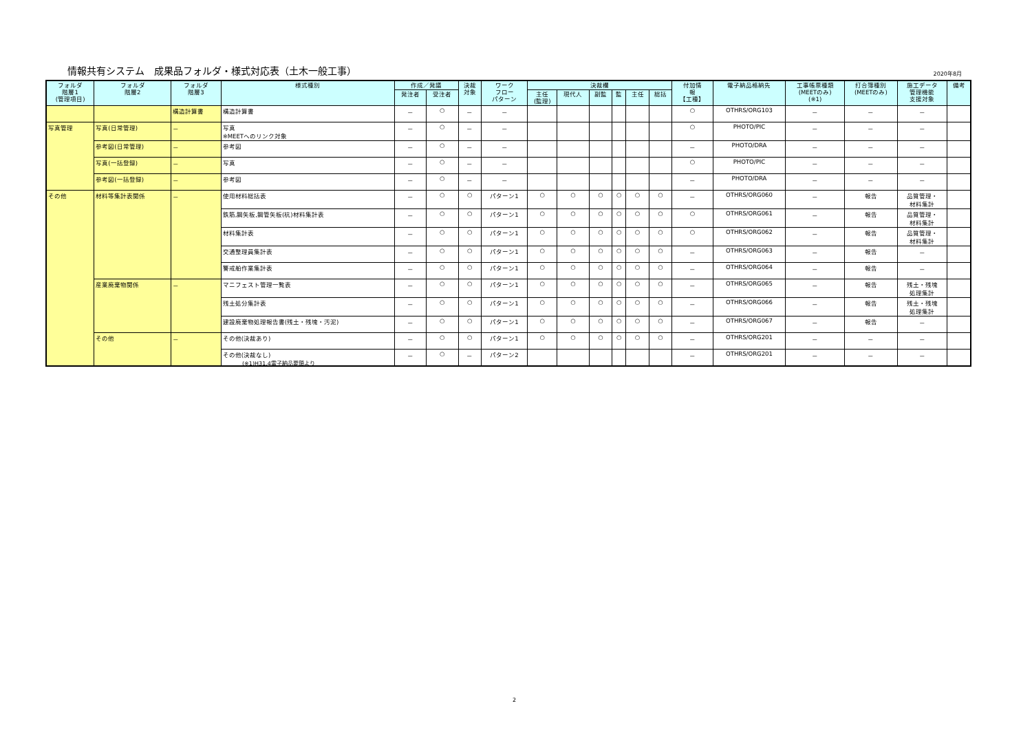情報共有システム　成果品フォルダ・様式対応表（土木一般工事） 2020年8月
| フォルダ 階層1 (管理項目) | フォルダ 階層2 | フォルダ 階層3 | 様式種別 | 作成／発議 | | 決裁 対象 | ワーク フロー パターン | 決裁欄 | | | | | | 付加情 報 【工種】 | 電子納品格納先 | 工事帳票種類 (MEETのみ) (※1) | 打合簿種別 (MEETのみ) | 施工データ 管理機能 支援対象 | 備考 |
| --- | --- | --- | --- | --- | --- | --- | --- | --- | --- | --- | --- | --- | --- | --- | --- | --- | --- | --- | --- |
| | | | | 発注者 | 受注者 | | | 主任 (監理) | 現代人 | 副監 | 監 | 主任 | 総括 | | | | | | |
| | | 構造計算書 | 構造計算書 | － | ○ | － | － | | | | | | | ○ | OTHRS/ORG103 | － | － | － | |
| 写真管理 | 写真(日常管理) | － | 写真 ※MEETへのリンク対象 | － | ○ | － | － | | | | | | | ○ | PHOTO/PIC | － | － | － | |
| | 参考図(日常管理) | － | 参考図 | － | ○ | － | － | | | | | | | － | PHOTO/DRA | － | － | － | |
| | 写真(一括登録) | － | 写真 | － | ○ | － | － | | | | | | | ○ | PHOTO/PIC | － | － | － | |
| | 参考図(一括登録) | － | 参考図 | － | ○ | － | － | | | | | | | － | PHOTO/DRA | － | － | － | |
| その他 | 材料等集計表関係 | － | 使用材料総括表 | － | ○ | ○ | パターン1 | ○ | ○ | ○ | ○ | ○ | ○ | － | OTHRS/ORG060 | － | 報告 | 品質管理・ 材料集計 | |
| | | | 鉄筋,鋼矢板,鋼管矢板(杭)材料集計表 | － | ○ | ○ | パターン1 | ○ | ○ | ○ | ○ | ○ | ○ | ○ | OTHRS/ORG061 | － | 報告 | 品質管理・ 材料集計 | |
| | | | 材料集計表 | － | ○ | ○ | パターン1 | ○ | ○ | ○ | ○ | ○ | ○ | ○ | OTHRS/ORG062 | － | 報告 | 品質管理・ 材料集計 | |
| | | | 交通整理員集計表 | － | ○ | ○ | パターン1 | ○ | ○ | ○ | ○ | ○ | ○ | － | OTHRS/ORG063 | － | 報告 | － | |
| | | | 警戒船作業集計表 | － | ○ | ○ | パターン1 | ○ | ○ | ○ | ○ | ○ | ○ | － | OTHRS/ORG064 | － | 報告 | － | |
| | 産業廃棄物関係 | － | マニフェスト管理一覧表 | － | ○ | ○ | パターン1 | ○ | ○ | ○ | ○ | ○ | ○ | － | OTHRS/ORG065 | － | 報告 | 残土・残塊 処理集計 | |
| | | | 残土処分集計表 | － | ○ | ○ | パターン1 | ○ | ○ | ○ | ○ | ○ | ○ | － | OTHRS/ORG066 | － | 報告 | 残土・残塊 処理集計 | |
| | | | 建設廃棄物処理報告書(残土・残塊・汚泥) | － | ○ | ○ | パターン1 | ○ | ○ | ○ | ○ | ○ | ○ | － | OTHRS/ORG067 | － | 報告 | － | |
| | その他 | － | その他(決裁あり) | － | ○ | ○ | パターン1 | ○ | ○ | ○ | ○ | ○ | ○ | － | OTHRS/ORG201 | － | － | － | |
| | | | その他(決裁なし) | － | ○ | － | パターン2 | | | | | | | － | OTHRS/ORG201 | － | － | － | |
(※1)H31.4電子納品要領より
2